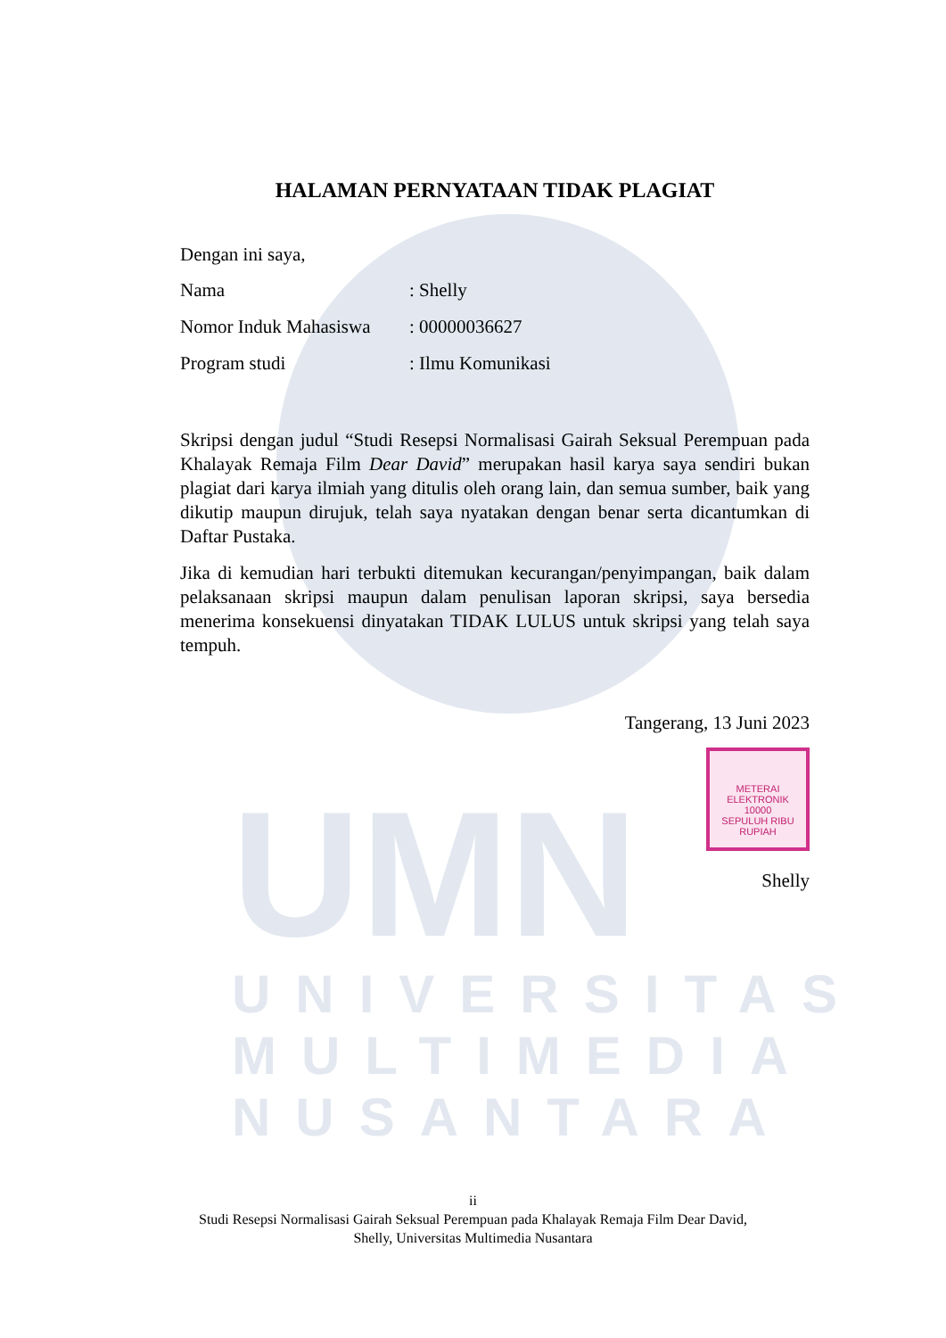UMN
UNIVERSITAS MULTIMEDIA NUSANTARA
HALAMAN PERNYATAAN TIDAK PLAGIAT
Dengan ini saya,
Nama: Shelly
Nomor Induk Mahasiswa: 00000036627
Program studi: Ilmu Komunikasi
Skripsi dengan judul “Studi Resepsi Normalisasi Gairah Seksual Perempuan pada Khalayak Remaja Film Dear David” merupakan hasil karya saya sendiri bukan plagiat dari karya ilmiah yang ditulis oleh orang lain, dan semua sumber, baik yang dikutip maupun dirujuk, telah saya nyatakan dengan benar serta dicantumkan di Daftar Pustaka.
Jika di kemudian hari terbukti ditemukan kecurangan/penyimpangan, baik dalam pelaksanaan skripsi maupun dalam penulisan laporan skripsi, saya bersedia menerima konsekuensi dinyatakan TIDAK LULUS untuk skripsi yang telah saya tempuh.
Tangerang, 13 Juni 2023
METERAI
ELEKTRONIK
10000
SEPULUH RIBU RUPIAH
Shelly
ii
Studi Resepsi Normalisasi Gairah Seksual Perempuan pada Khalayak Remaja Film Dear David,
Shelly, Universitas Multimedia Nusantara